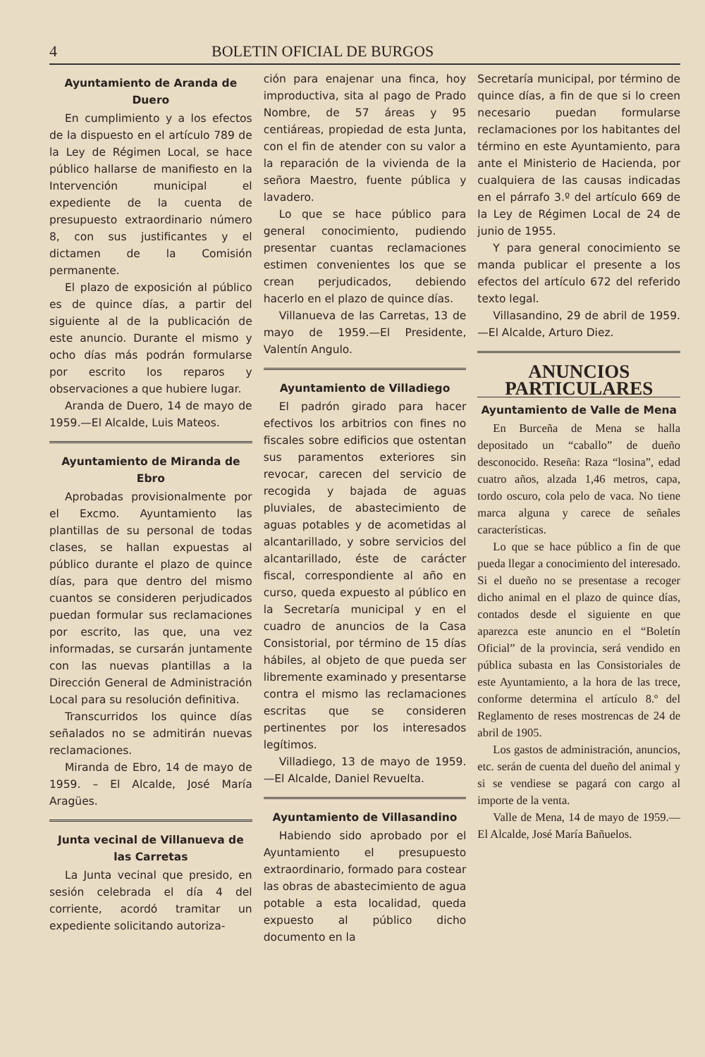4 BOLETIN OFICIAL DE BURGOS
Ayuntamiento de Aranda de Duero
En cumplimiento y a los efectos de la dispuesto en el artículo 789 de la Ley de Régimen Local, se hace público hallarse de manifiesto en la Intervención municipal el expediente de la cuenta de presupuesto extraordinario número 8, con sus justificantes y el dictamen de la Comisión permanente.
El plazo de exposición al público es de quince días, a partir del siguiente al de la publicación de este anuncio. Durante el mismo y ocho días más podrán formularse por escrito los reparos y observaciones a que hubiere lugar.
Aranda de Duero, 14 de mayo de 1959.—El Alcalde, Luis Mateos.
Ayuntamiento de Miranda de Ebro
Aprobadas provisionalmente por el Excmo. Ayuntamiento las plantillas de su personal de todas clases, se hallan expuestas al público durante el plazo de quince días, para que dentro del mismo cuantos se consideren perjudicados puedan formular sus reclamaciones por escrito, las que, una vez informadas, se cursarán juntamente con las nuevas plantillas a la Dirección General de Administración Local para su resolución definitiva.
Transcurridos los quince días señalados no se admitirán nuevas reclamaciones.
Miranda de Ebro, 14 de mayo de 1959. – El Alcalde, José María Aragües.
Junta vecinal de Villanueva de las Carretas
La Junta vecinal que presido, en sesión celebrada el día 4 del corriente, acordó tramitar un expediente solicitando autoriza-
ción para enajenar una finca, hoy improductiva, sita al pago de Prado Nombre, de 57 áreas y 95 centiáreas, propiedad de esta Junta, con el fin de atender con su valor a la reparación de la vivienda de la señora Maestro, fuente pública y lavadero.
Lo que se hace público para general conocimiento, pudiendo presentar cuantas reclamaciones estimen convenientes los que se crean perjudicados, debiendo hacerlo en el plazo de quince días.
Villanueva de las Carretas, 13 de mayo de 1959.—El Presidente, Valentín Angulo.
Ayuntamiento de Villadiego
El padrón girado para hacer efectivos los arbitrios con fines no fiscales sobre edificios que ostentan sus paramentos exteriores sin revocar, carecen del servicio de recogida y bajada de aguas pluviales, de abastecimiento de aguas potables y de acometidas al alcantarillado, y sobre servicios del alcantarillado, éste de carácter fiscal, correspondiente al año en curso, queda expuesto al público en la Secretaría municipal y en el cuadro de anuncios de la Casa Consistorial, por término de 15 días hábiles, al objeto de que pueda ser libremente examinado y presentarse contra el mismo las reclamaciones escritas que se consideren pertinentes por los interesados legítimos.
Villadiego, 13 de mayo de 1959.—El Alcalde, Daniel Revuelta.
Ayuntamiento de Villasandino
Habiendo sido aprobado por el Ayuntamiento el presupuesto extraordinario, formado para costear las obras de abastecimiento de agua potable a esta localidad, queda expuesto al público dicho documento en la
Secretaría municipal, por término de quince días, a fin de que si lo creen necesario puedan formularse reclamaciones por los habitantes del término en este Ayuntamiento, para ante el Ministerio de Hacienda, por cualquiera de las causas indicadas en el párrafo 3.º del artículo 669 de la Ley de Régimen Local de 24 de junio de 1955.
Y para general conocimiento se manda publicar el presente a los efectos del artículo 672 del referido texto legal.
Villasandino, 29 de abril de 1959.—El Alcalde, Arturo Diez.
ANUNCIOS PARTICULARES
Ayuntamiento de Valle de Mena
En Burceña de Mena se halla depositado un “caballo” de dueño desconocido. Reseña: Raza “losina”, edad cuatro años, alzada 1,46 metros, capa, tordo oscuro, cola pelo de vaca. No tiene marca alguna y carece de señales características.
Lo que se hace público a fin de que pueda llegar a conocimiento del interesado. Si el dueño no se presentase a recoger dicho animal en el plazo de quince días, contados desde el siguiente en que aparezca este anuncio en el “Boletín Oficial” de la provincia, será vendido en pública subasta en las Consistoriales de este Ayuntamiento, a la hora de las trece, conforme determina el artículo 8.º del Reglamento de reses mostrencas de 24 de abril de 1905.
Los gastos de administración, anuncios, etc. serán de cuenta del dueño del animal y si se vendiese se pagará con cargo al importe de la venta.
Valle de Mena, 14 de mayo de 1959.—El Alcalde, José María Bañuelos.